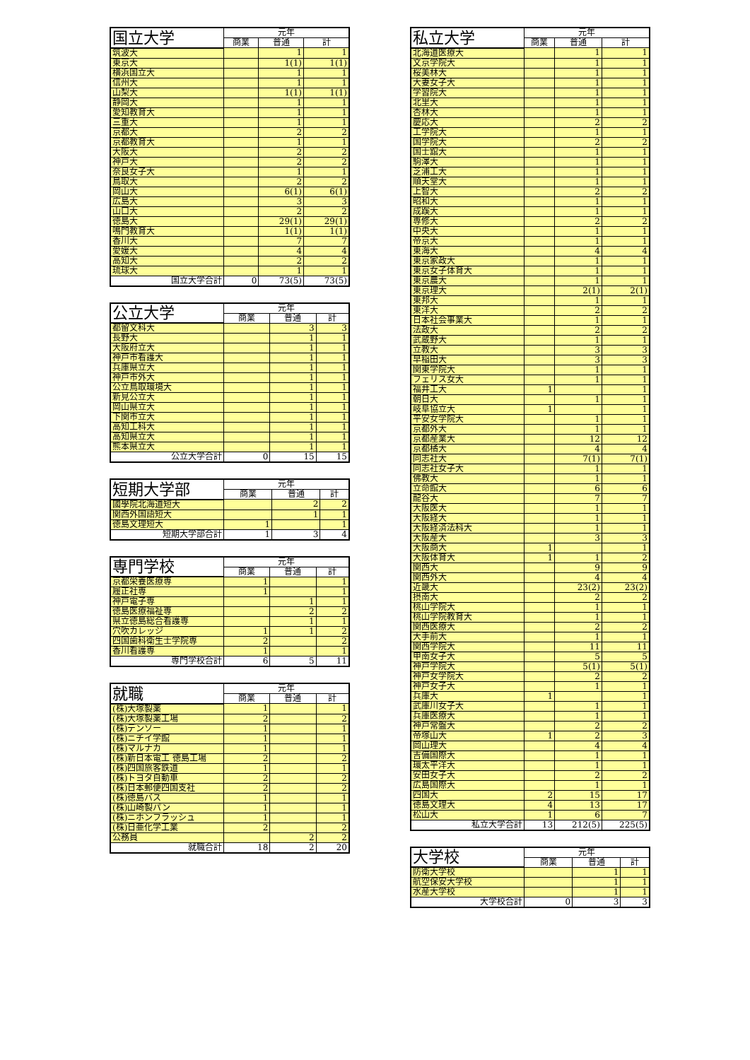| 国立大学 | 元年 | | |
| --- | --- | --- | --- |
| | 商業 | 普通 | 計 |
| 筑波大 | | 1 | 1 |
| 東京大 | | 1(1) | 1(1) |
| 横浜国立大 | | 1 | 1 |
| 信州大 | | 1 | 1 |
| 山梨大 | | 1(1) | 1(1) |
| 静岡大 | | 1 | 1 |
| 愛知教育大 | | 1 | 1 |
| 三重大 | | 1 | 1 |
| 京都大 | | 2 | 2 |
| 京都教育大 | | 1 | 1 |
| 大阪大 | | 2 | 2 |
| 神戸大 | | 2 | 2 |
| 奈良女子大 | | 1 | 1 |
| 鳥取大 | | 2 | 2 |
| 岡山大 | | 6(1) | 6(1) |
| 広島大 | | 3 | 3 |
| 山口大 | | 2 | 2 |
| 徳島大 | | 29(1) | 29(1) |
| 鳴門教育大 | | 1(1) | 1(1) |
| 香川大 | | 7 | 7 |
| 愛媛大 | | 4 | 4 |
| 高知大 | | 2 | 2 |
| 琉球大 | | 1 | 1 |
| 国立大学合計 | 0 | 73(5) | 73(5) |
| 公立大学 | 元年 | | |
| --- | --- | --- | --- |
| | 商業 | 普通 | 計 |
| 都留文科大 | | 3 | 3 |
| 長野大 | | 1 | 1 |
| 大阪府立大 | | 1 | 1 |
| 神戸市看護大 | | 1 | 1 |
| 兵庫県立大 | | 1 | 1 |
| 神戸市外大 | | 1 | 1 |
| 公立鳥取環境大 | | 1 | 1 |
| 新見公立大 | | 1 | 1 |
| 岡山県立大 | | 1 | 1 |
| 下関市立大 | | 1 | 1 |
| 高知工科大 | | 1 | 1 |
| 高知県立大 | | 1 | 1 |
| 熊本県立大 | | 1 | 1 |
| 公立大学合計 | 0 | 15 | 15 |
| 短期大学部 | 元年 | | |
| --- | --- | --- | --- |
| | 商業 | 普通 | 計 |
| 國學院北海道短大 | | 2 | 2 |
| 関西外国語短大 | | 1 | 1 |
| 徳島文理短大 | 1 | | 1 |
| 短期大学部合計 | 1 | 3 | 4 |
| 専門学校 | 元年 | | |
| --- | --- | --- | --- |
| | 商業 | 普通 | 計 |
| 京都栄養医療専 | 1 | | 1 |
| 履正社専 | 1 | | 1 |
| 神戸電子専 | | 1 | 1 |
| 徳島医療福祉専 | | 2 | 2 |
| 県立徳島総合看護専 | | 1 | 1 |
| 穴吹カレッジ | 1 | 1 | 2 |
| 四国歯科衛生士学院専 | 2 | | 2 |
| 香川看護専 | 1 | | 1 |
| 専門学校合計 | 6 | 5 | 11 |
| 就職 | 元年 | | |
| --- | --- | --- | --- |
| | 商業 | 普通 | 計 |
| (株)大塚製薬 | 1 | | 1 |
| (株)大塚製薬工場 | 2 | | 2 |
| (株)デンソー | 1 | | 1 |
| (株)ニチイ学館 | 1 | | 1 |
| (株)マルナカ | 1 | | 1 |
| (株)新日本電工 徳島工場 | 2 | | 2 |
| (株)四国旅客鉄道 | 1 | | 1 |
| (株)トヨタ自動車 | 2 | | 2 |
| (株)日本郵便四国支社 | 2 | | 2 |
| (株)徳島バス | 1 | | 1 |
| (株)山崎製パン | 1 | | 1 |
| (株)ニホンフラッシュ | 1 | | 1 |
| (株)日亜化学工業 | 2 | | 2 |
| 公務員 | | 2 | 2 |
| 就職合計 | 18 | 2 | 20 |
| 私立大学 | 元年 | | |
| --- | --- | --- | --- |
| | 商業 | 普通 | 計 |
| 北海道医療大 | | 1 | 1 |
| 文京学院大 | | 1 | 1 |
| 桜美林大 | | 1 | 1 |
| 大妻女子大 | | 1 | 1 |
| 学習院大 | | 1 | 1 |
| 北里大 | | 1 | 1 |
| 杏林大 | | 1 | 1 |
| 慶応大 | | 2 | 2 |
| 工学院大 | | 1 | 1 |
| 国学院大 | | 2 | 2 |
| 国士舘大 | | 1 | 1 |
| 駒澤大 | | 1 | 1 |
| 芝浦工大 | | 1 | 1 |
| 順天堂大 | | 1 | 1 |
| 上智大 | | 2 | 2 |
| 昭和大 | | 1 | 1 |
| 成蹊大 | | 1 | 1 |
| 専修大 | | 2 | 2 |
| 中央大 | | 1 | 1 |
| 帝京大 | | 1 | 1 |
| 東海大 | | 4 | 4 |
| 東京家政大 | | 1 | 1 |
| 東京女子体育大 | | 1 | 1 |
| 東京農大 | | 1 | 1 |
| 東京理大 | | 2(1) | 2(1) |
| 東邦大 | | 1 | 1 |
| 東洋大 | | 2 | 2 |
| 日本社会事業大 | | 1 | 1 |
| 法政大 | | 2 | 2 |
| 武蔵野大 | | 1 | 1 |
| 立教大 | | 3 | 3 |
| 早稲田大 | | 3 | 3 |
| 関東学院大 | | 1 | 1 |
| フェリス女大 | | 1 | 1 |
| 福井工大 | 1 | | 1 |
| 朝日大 | | 1 | 1 |
| 岐阜協立大 | 1 | | 1 |
| 平安女学院大 | | 1 | 1 |
| 京都外大 | | 1 | 1 |
| 京都産業大 | | 12 | 12 |
| 京都橘大 | | 4 | 4 |
| 同志社大 | | 7(1) | 7(1) |
| 同志社女子大 | | 1 | 1 |
| 佛教大 | | 1 | 1 |
| 立命館大 | | 6 | 6 |
| 龍谷大 | | 7 | 7 |
| 大阪医大 | | 1 | 1 |
| 大阪経大 | | 1 | 1 |
| 大阪経済法科大 | | 1 | 1 |
| 大阪産大 | | 3 | 3 |
| 大阪商大 | 1 | | 1 |
| 大阪体育大 | 1 | 1 | 2 |
| 関西大 | | 9 | 9 |
| 関西外大 | | 4 | 4 |
| 近畿大 | | 23(2) | 23(2) |
| 摂南大 | | 2 | 2 |
| 桃山学院大 | | 1 | 1 |
| 桃山学院教育大 | | 1 | 1 |
| 関西医療大 | | 2 | 2 |
| 大手前大 | | 1 | 1 |
| 関西学院大 | | 11 | 11 |
| 甲南女子大 | | 5 | 5 |
| 神戸学院大 | | 5(1) | 5(1) |
| 神戸女学院大 | | 2 | 2 |
| 神戸女子大 | | 1 | 1 |
| 兵庫大 | 1 | | 1 |
| 武庫川女子大 | | 1 | 1 |
| 兵庫医療大 | | 1 | 1 |
| 神戸常盤大 | | 2 | 2 |
| 帝塚山大 | 1 | 2 | 3 |
| 岡山理大 | | 4 | 4 |
| 吉備国際大 | | 1 | 1 |
| 環太平洋大 | | 1 | 1 |
| 安田女子大 | | 2 | 2 |
| 広島国際大 | | 1 | 1 |
| 四国大 | 2 | 15 | 17 |
| 徳島文理大 | 4 | 13 | 17 |
| 松山大 | 1 | 6 | 7 |
| 私立大学合計 | 13 | 212(5) | 225(5) |
| 大学校 | 元年 | | |
| --- | --- | --- | --- |
| | 商業 | 普通 | 計 |
| 防衛大学校 | | 1 | 1 |
| 航空保安大学校 | | 1 | 1 |
| 水産大学校 | | 1 | 1 |
| 大学校合計 | 0 | 3 | 3 |